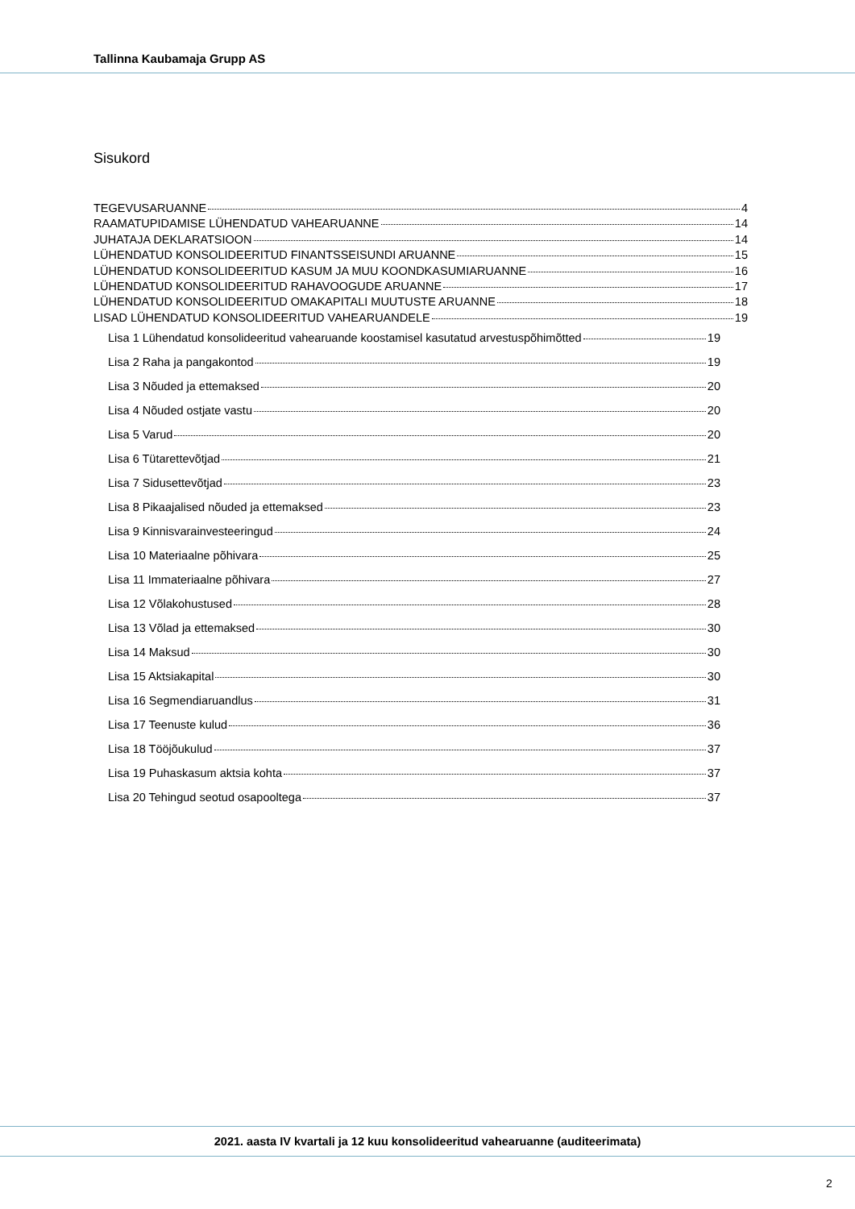Tallinna Kaubamaja Grupp AS
Sisukord
TEGEVUSARUANNE 4
RAAMATUPIDAMISE LÜHENDATUD VAHEARUANNE 14
JUHATAJA DEKLARATSIOON 14
LÜHENDATUD KONSOLIDEERITUD FINANTSSEISUNDI ARUANNE 15
LÜHENDATUD KONSOLIDEERITUD KASUM JA MUU KOONDKASUMIARUANNE 16
LÜHENDATUD KONSOLIDEERITUD RAHAVOOGUDE ARUANNE 17
LÜHENDATUD KONSOLIDEERITUD OMAKAPITALI MUUTUSTE ARUANNE 18
LISAD LÜHENDATUD KONSOLIDEERITUD VAHEARUANDELE 19
Lisa 1 Lühendatud konsolideeritud vahearuande koostamisel kasutatud arvestuspõhimõtted 19
Lisa 2 Raha ja pangakontod 19
Lisa 3 Nõuded ja ettemaksed 20
Lisa 4 Nõuded ostjate vastu 20
Lisa 5 Varud 20
Lisa 6 Tütarettevõtjad 21
Lisa 7 Sidusettevõtjad 23
Lisa 8 Pikaajalised nõuded ja ettemaksed 23
Lisa 9 Kinnisvarainvesteeringud 24
Lisa 10 Materiaalne põhivara 25
Lisa 11 Immateriaalne põhivara 27
Lisa 12 Võlakohustused 28
Lisa 13 Võlad ja ettemaksed 30
Lisa 14 Maksud 30
Lisa 15 Aktsiakapital 30
Lisa 16 Segmendiaruandlus 31
Lisa 17 Teenuste kulud 36
Lisa 18 Tööjõukulud 37
Lisa 19 Puhaskasum aktsia kohta 37
Lisa 20 Tehingud seotud osapooltega 37
2021. aasta IV kvartali ja 12 kuu konsolideeritud vahearuanne (auditeerimata)
2